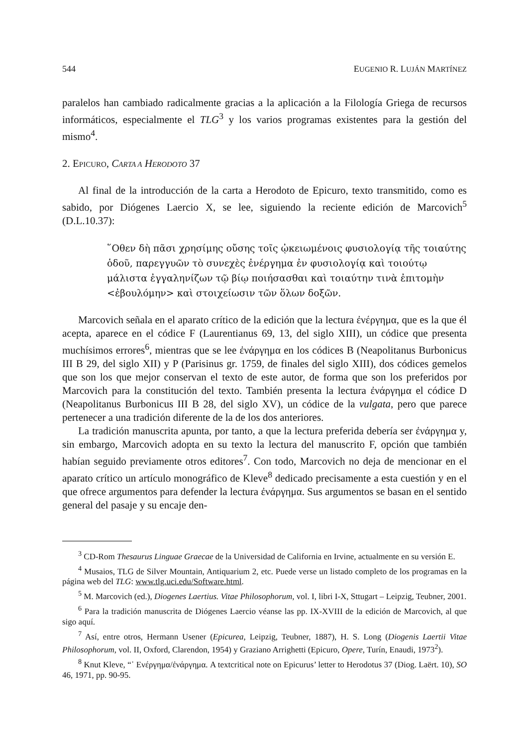544 EUGENIO R. LUJÁN MARTÍNEZ
paralelos han cambiado radicalmente gracias a la aplicación a la Filología Griega de recursos informáticos, especialmente el TLG<sup>3</sup> y los varios programas existentes para la gestión del mismo<sup>4</sup>.
2. EPICURO, CARTA A HERODOTO 37
Al final de la introducción de la carta a Herodoto de Epicuro, texto transmitido, como es sabido, por Diógenes Laercio X, se lee, siguiendo la reciente edición de Marcovich<sup>5</sup> (D.L.10.37):
῞Οθεν δὴ πᾶσι χρησίμης οὔσης τοῖς ᾠκειωμένοις φυσιολογίᾳ τῆς τοιαύτης ὁδοῦ, παρεγγυῶν τὸ συνεχὲς ἐνέργημα ἐν φυσιολογίᾳ καὶ τοιούτῳ μάλιστα ἐγγαληνίζων τῷ βίῳ ποιήσασθαι καὶ τοιαύτην τινὰ ἐπιτομὴν <ἐβουλόμην> καὶ στοιχείωσιν τῶν ὅλων δοξῶν.
Marcovich señala en el aparato crítico de la edición que la lectura ἐνέργημα, que es la que él acepta, aparece en el códice F (Laurentianus 69, 13, del siglo XIII), un códice que presenta muchísimos errores<sup>6</sup>, mientras que se lee ἐνάργημα en los códices B (Neapolitanus Burbonicus III B 29, del siglo XII) y P (Parisinus gr. 1759, de finales del siglo XIII), dos códices gemelos que son los que mejor conservan el texto de este autor, de forma que son los preferidos por Marcovich para la constitución del texto. También presenta la lectura ἐνάργημα el códice D (Neapolitanus Burbonicus III B 28, del siglo XV), un códice de la vulgata, pero que parece pertenecer a una tradición diferente de la de los dos anteriores.
La tradición manuscrita apunta, por tanto, a que la lectura preferida debería ser ἐνάργημα y, sin embargo, Marcovich adopta en su texto la lectura del manuscrito F, opción que también habían seguido previamente otros editores<sup>7</sup>. Con todo, Marcovich no deja de mencionar en el aparato crítico un artículo monográfico de Kleve<sup>8</sup> dedicado precisamente a esta cuestión y en el que ofrece argumentos para defender la lectura ἐνάργημα. Sus argumentos se basan en el sentido general del pasaje y su encaje den-
<sup>3</sup> CD-Rom Thesaurus Linguae Graecae de la Universidad de California en Irvine, actualmente en su versión E.
<sup>4</sup> Musaios, TLG de Silver Mountain, Antiquarium 2, etc. Puede verse un listado completo de los programas en la página web del TLG: www.tlg.uci.edu/Software.html.
<sup>5</sup> M. Marcovich (ed.), Diogenes Laertius. Vitae Philosophorum, vol. I, libri I-X, Sttugart – Leipzig, Teubner, 2001.
<sup>6</sup> Para la tradición manuscrita de Diógenes Laercio véanse las pp. IX-XVIII de la edición de Marcovich, al que sigo aquí.
<sup>7</sup> Así, entre otros, Hermann Usener (Epicurea, Leipzig, Teubner, 1887), H. S. Long (Diogenis Laertii Vitae Philosophorum, vol. II, Oxford, Clarendon, 1954) y Graziano Arrighetti (Epicuro, Opere, Turín, Enaudi, 1973<sup>2</sup>).
<sup>8</sup> Knut Kleve, “᾽ Ενέργημα/ἐνάργημα. A textcritical note on Epicurus’ letter to Herodotus 37 (Diog. Laërt. 10), SO 46, 1971, pp. 90-95.